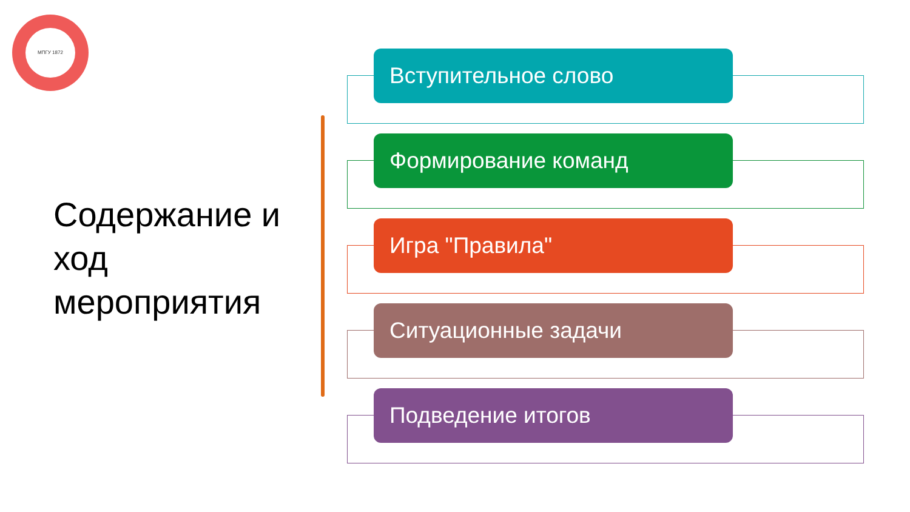МПГУ 1872
Содержание и ход мероприятия
Вступительное слово
Формирование команд
Игра "Правила"
Ситуационные задачи
Подведение итогов